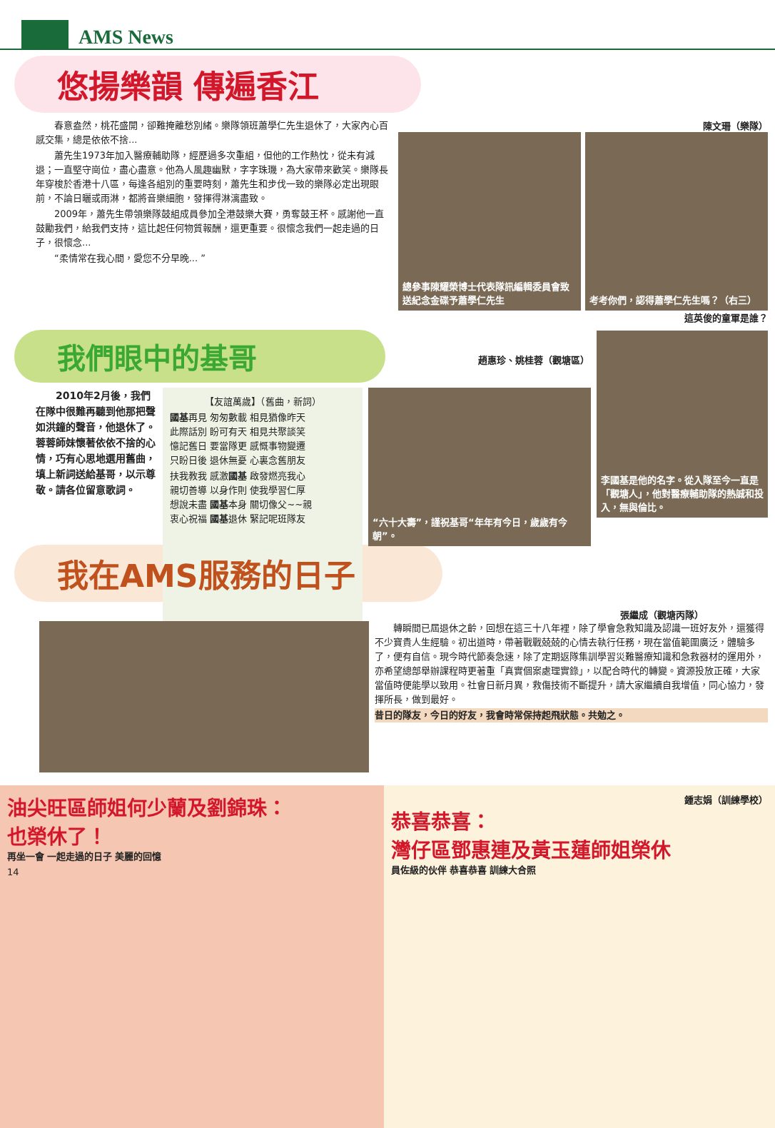AMS News
悠揚樂韻 傳遍香江
　　春意盎然，桃花盛開，卻難掩離愁別緒。樂隊領班蕭學仁先生退休了，大家內心百感交集，總是依依不捨...
　　蕭先生1973年加入醫療輔助隊，經歷過多次重組，但他的工作熱忱，從未有減退；一直堅守崗位，盡心盡意。他為人風趣幽默，字字珠璣，為大家帶來歡笑。樂隊長年穿梭於香港十八區，每逢各組別的重要時刻，蕭先生和步伐一致的樂隊必定出現眼前，不論日曬或雨淋，都將音樂細胞，發揮得淋漓盡致。
　　2009年，蕭先生帶領樂隊鼓組成員參加全港鼓樂大賽，勇奪鼓王杯。感謝他一直鼓勵我們，給我們支持，這比起任何物質報酬，還更重要。很懷念我們一起走過的日子，很懷念...
　　“柔情常在我心間，愛您不分早晚... ”
陳文珊（樂隊）
總參事陳耀榮博士代表隊訊編輯委員會致送紀念金碟予蕭學仁先生
考考你們，認得蕭學仁先生嗎？（右三）
這英俊的童軍是誰？
我們眼中的基哥
趙惠珍、姚桂蓉（觀塘區）
　　2010年2月後，我們在隊中很難再聽到他那把聲如洪鐘的聲音，他退休了。蓉蓉師妹懷著依依不捨的心情，巧有心思地選用舊曲，填上新詞送給基哥，以示尊敬。請各位留意歌詞。
【友誼萬歲】（舊曲，新詞）
國基再見 匆匆數載 相見猶像昨天
此際話別 盼可有天 相見共聚談笑
憶記舊日 要當隊更 感慨事物變遷
只盼日後 退休無憂 心裏念舊朋友
扶我教我 感激國基 啟發燃亮我心
親切善導 以身作則 使我學習仁厚
想說未盡 國基本身 關切像父~~親
衷心祝福 國基退休 緊記呢班隊友
“六十大壽”，謹祝基哥“年年有今日，歲歲有今朝”。
李國基是他的名字。從入隊至今一直是「觀塘人」，他對醫療輔助隊的熱誠和投入，無與倫比。
我在AMS服務的日子
張繼成（觀塘丙隊）
　　轉瞬間已屆退休之齡，回想在這三十八年裡，除了學會急救知識及認識一班好友外，還獲得不少寶貴人生經驗。初出道時，帶著戰戰兢兢的心情去執行任務，現在當值範圍廣泛，體驗多了，便有自信。現今時代節奏急速，除了定期返隊集訓學習災難醫療知識和急救器材的運用外，亦希望總部舉辦課程時更著重「真實個案處理實錄」，以配合時代的轉變。資源投放正確，大家當值時便能學以致用。社會日新月異，救傷技術不斷提升，請大家繼續自我增值，同心協力，發揮所長，做到最好。
昔日的隊友，今日的好友，我會時常保持起飛狀態。共勉之。
油尖旺區師姐何少蘭及劉錦珠：
也榮休了！
再坐一會 一起走過的日子 美麗的回憶
14
鍾志娟（訓練學校）
恭喜恭喜：
灣仔區鄧惠連及黃玉蓮師姐榮休
員佐級的伙伴 恭喜恭喜 訓練大合照